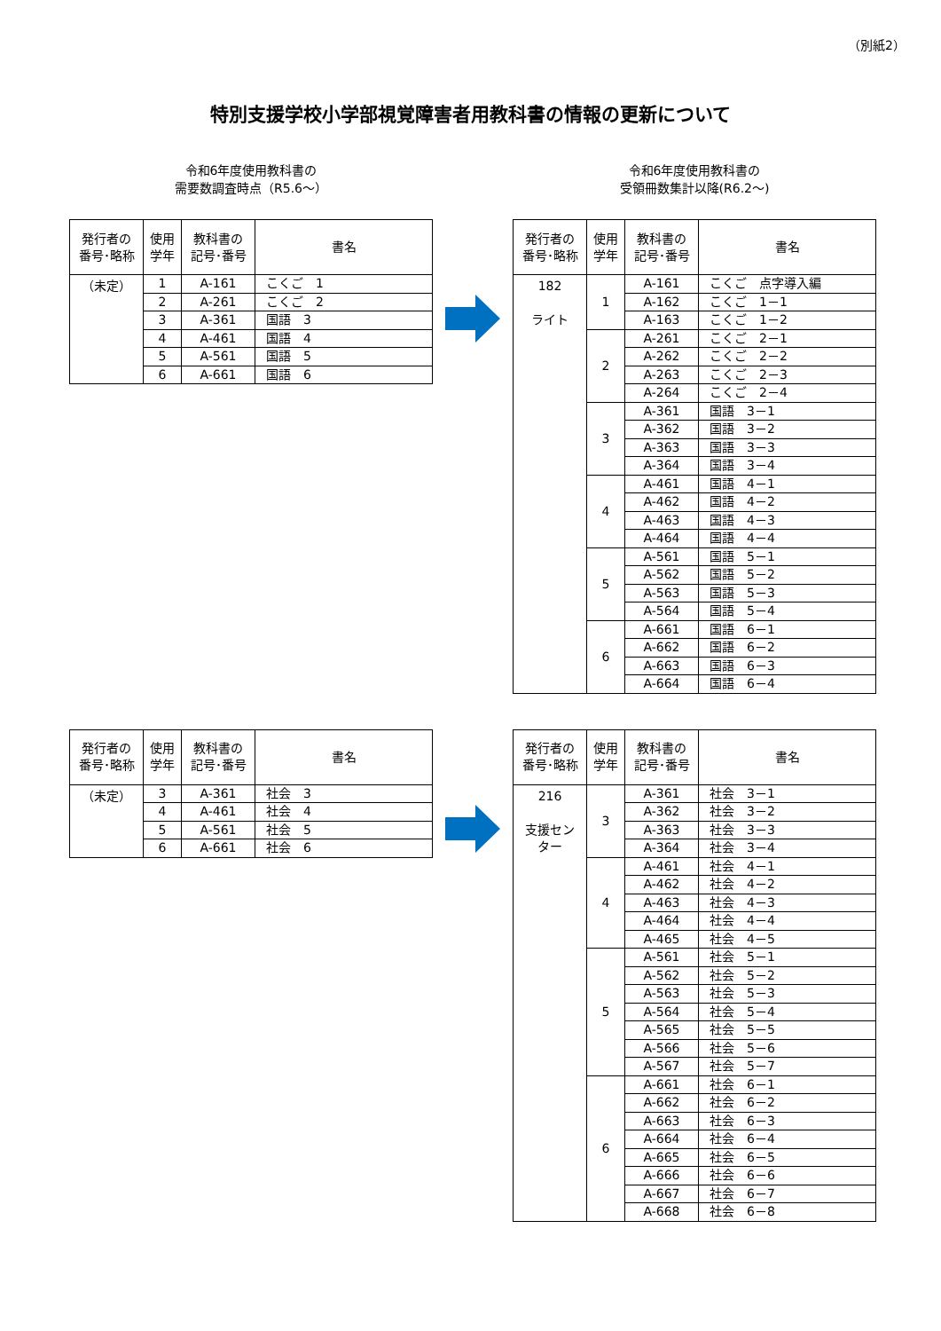（別紙2）
特別支援学校小学部視覚障害者用教科書の情報の更新について
令和6年度使用教科書の
需要数調査時点（R5.6～）
令和6年度使用教科書の
受領冊数集計以降(R6.2～)
| 発行者の 番号･略称 | 使用 学年 | 教科書の 記号･番号 | 書名 |
| --- | --- | --- | --- |
| （未定） | 1 | A-161 | こくご 1 |
| | 2 | A-261 | こくご 2 |
| | 3 | A-361 | 国語 3 |
| | 4 | A-461 | 国語 4 |
| | 5 | A-561 | 国語 5 |
| | 6 | A-661 | 国語 6 |
| 発行者の 番号･略称 | 使用 学年 | 教科書の 記号･番号 | 書名 |
| --- | --- | --- | --- |
| 182 ライト | 1 | A-161 | こくご 点字導入編 |
| | | A-162 | こくご 1－1 |
| | | A-163 | こくご 1－2 |
| | 2 | A-261 | こくご 2－1 |
| | | A-262 | こくご 2－2 |
| | | A-263 | こくご 2－3 |
| | | A-264 | こくご 2－4 |
| | 3 | A-361 | 国語 3－1 |
| | | A-362 | 国語 3－2 |
| | | A-363 | 国語 3－3 |
| | | A-364 | 国語 3－4 |
| | 4 | A-461 | 国語 4－1 |
| | | A-462 | 国語 4－2 |
| | | A-463 | 国語 4－3 |
| | | A-464 | 国語 4－4 |
| | 5 | A-561 | 国語 5－1 |
| | | A-562 | 国語 5－2 |
| | | A-563 | 国語 5－3 |
| | | A-564 | 国語 5－4 |
| | 6 | A-661 | 国語 6－1 |
| | | A-662 | 国語 6－2 |
| | | A-663 | 国語 6－3 |
| | | A-664 | 国語 6－4 |
| 発行者の 番号･略称 | 使用 学年 | 教科書の 記号･番号 | 書名 |
| --- | --- | --- | --- |
| （未定） | 3 | A-361 | 社会 3 |
| | 4 | A-461 | 社会 4 |
| | 5 | A-561 | 社会 5 |
| | 6 | A-661 | 社会 6 |
| 発行者の 番号･略称 | 使用 学年 | 教科書の 記号･番号 | 書名 |
| --- | --- | --- | --- |
| 216 支援セン ター | 3 | A-361 | 社会 3－1 |
| | | A-362 | 社会 3－2 |
| | | A-363 | 社会 3－3 |
| | | A-364 | 社会 3－4 |
| | 4 | A-461 | 社会 4－1 |
| | | A-462 | 社会 4－2 |
| | | A-463 | 社会 4－3 |
| | | A-464 | 社会 4－4 |
| | | A-465 | 社会 4－5 |
| | 5 | A-561 | 社会 5－1 |
| | | A-562 | 社会 5－2 |
| | | A-563 | 社会 5－3 |
| | | A-564 | 社会 5－4 |
| | | A-565 | 社会 5－5 |
| | | A-566 | 社会 5－6 |
| | | A-567 | 社会 5－7 |
| | 6 | A-661 | 社会 6－1 |
| | | A-662 | 社会 6－2 |
| | | A-663 | 社会 6－3 |
| | | A-664 | 社会 6－4 |
| | | A-665 | 社会 6－5 |
| | | A-666 | 社会 6－6 |
| | | A-667 | 社会 6－7 |
| | | A-668 | 社会 6－8 |